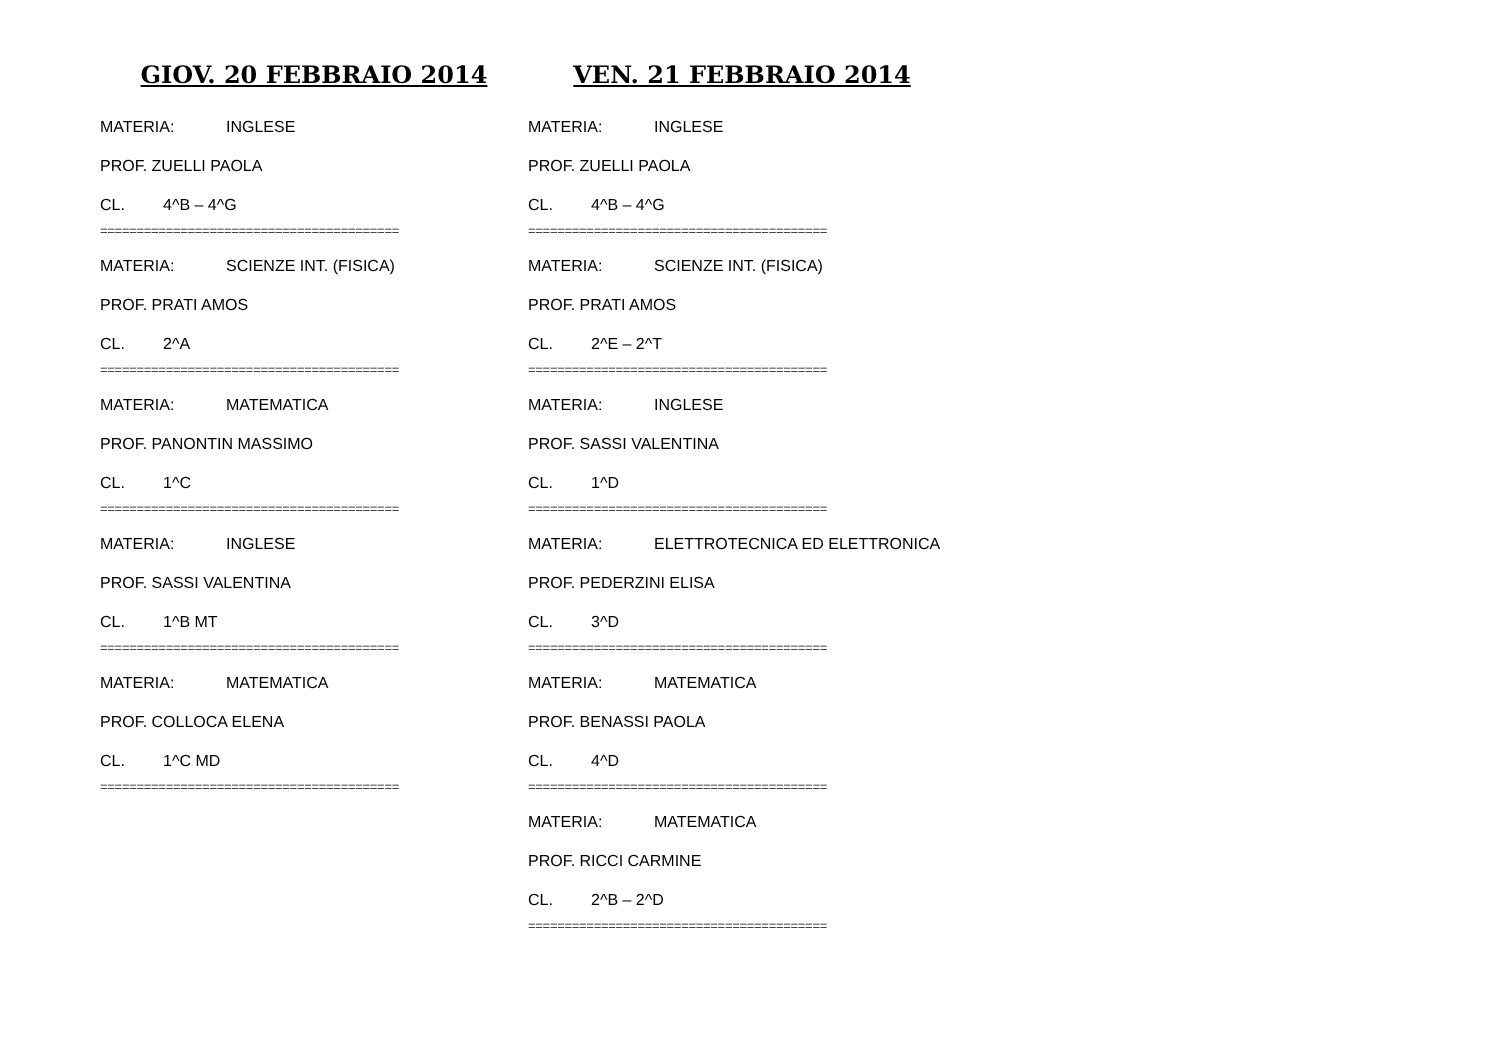GIOV. 20 FEBBRAIO 2014
MATERIA: INGLESE
PROF. ZUELLI PAOLA
CL. 4^B – 4^G
=========================================
MATERIA: SCIENZE INT. (FISICA)
PROF. PRATI AMOS
CL. 2^A
=========================================
MATERIA: MATEMATICA
PROF. PANONTIN MASSIMO
CL. 1^C
=========================================
MATERIA: INGLESE
PROF. SASSI VALENTINA
CL. 1^B MT
=========================================
MATERIA: MATEMATICA
PROF. COLLOCA ELENA
CL. 1^C MD
=========================================
VEN. 21 FEBBRAIO 2014
MATERIA: INGLESE
PROF. ZUELLI PAOLA
CL. 4^B – 4^G
=========================================
MATERIA: SCIENZE INT. (FISICA)
PROF. PRATI AMOS
CL. 2^E – 2^T
=========================================
MATERIA: INGLESE
PROF. SASSI VALENTINA
CL. 1^D
=========================================
MATERIA: ELETTROTECNICA ED ELETTRONICA
PROF. PEDERZINI ELISA
CL. 3^D
=========================================
MATERIA: MATEMATICA
PROF. BENASSI PAOLA
CL. 4^D
=========================================
MATERIA: MATEMATICA
PROF. RICCI CARMINE
CL. 2^B – 2^D
=========================================